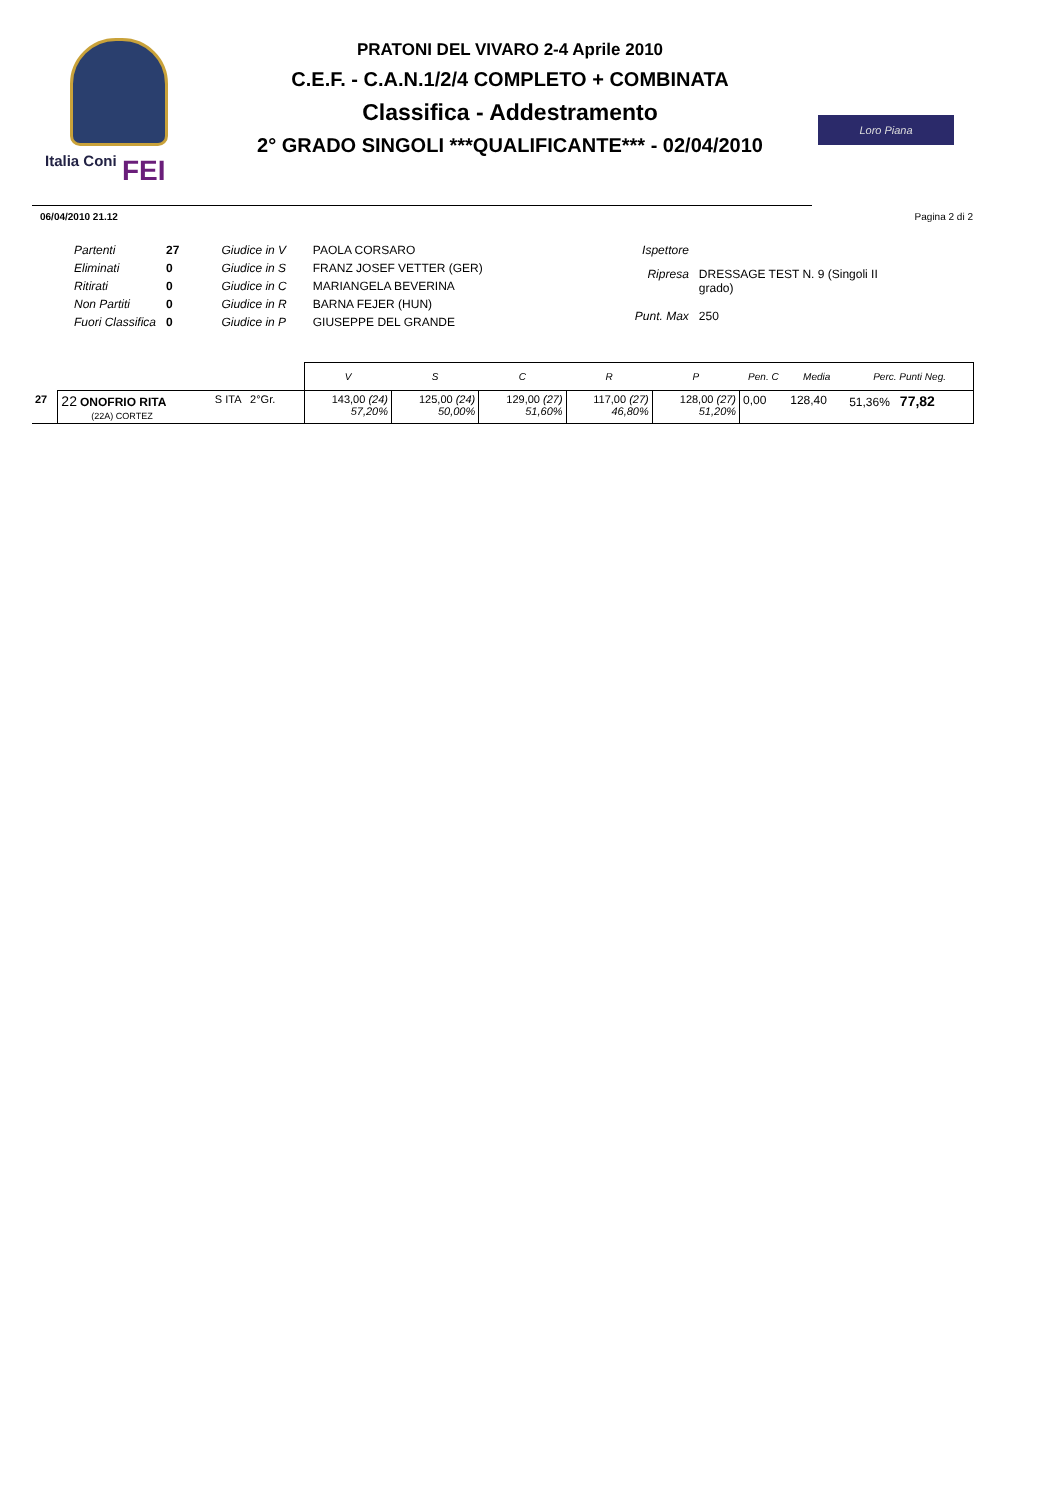Italia Coni FEI
PRATONI DEL VIVARO 2-4 Aprile 2010
C.E.F. - C.A.N.1/2/4 COMPLETO + COMBINATA
Classifica - Addestramento
2° GRADO SINGOLI ***QUALIFICANTE*** - 02/04/2010
Loro Piana
06/04/2010 21.12 Pagina 2 di 2
| Partenti | 27 | Giudice in V | PAOLA CORSARO |
| Eliminati | 0 | Giudice in S | FRANZ JOSEF VETTER (GER) |
| Ritirati | 0 | Giudice in C | MARIANGELA BEVERINA |
| Non Partiti | 0 | Giudice in R | BARNA FEJER (HUN) |
| Fuori Classifica | 0 | Giudice in P | GIUSEPPE DEL GRANDE |
| Ispettore | |
| Ripresa | DRESSAGE TEST N. 9 (Singoli II grado) |
| Punt. Max | 250 |
| | | | V | S | C | R | P | Pen. C | Media | Perc. Punti Neg. |
| --- | --- | --- | --- | --- | --- | --- | --- | --- | --- | --- |
| 27 | 22 ONOFRIO RITA (22A) CORTEZ | S ITA 2°Gr. | 143,00 (24) 57,20% | 125,00 (24) 50,00% | 129,00 (27) 51,60% | 117,00 (27) 46,80% | 128,00 (27) 51,20% | 0,00 | 128,40 | 51,36% 77,82 |